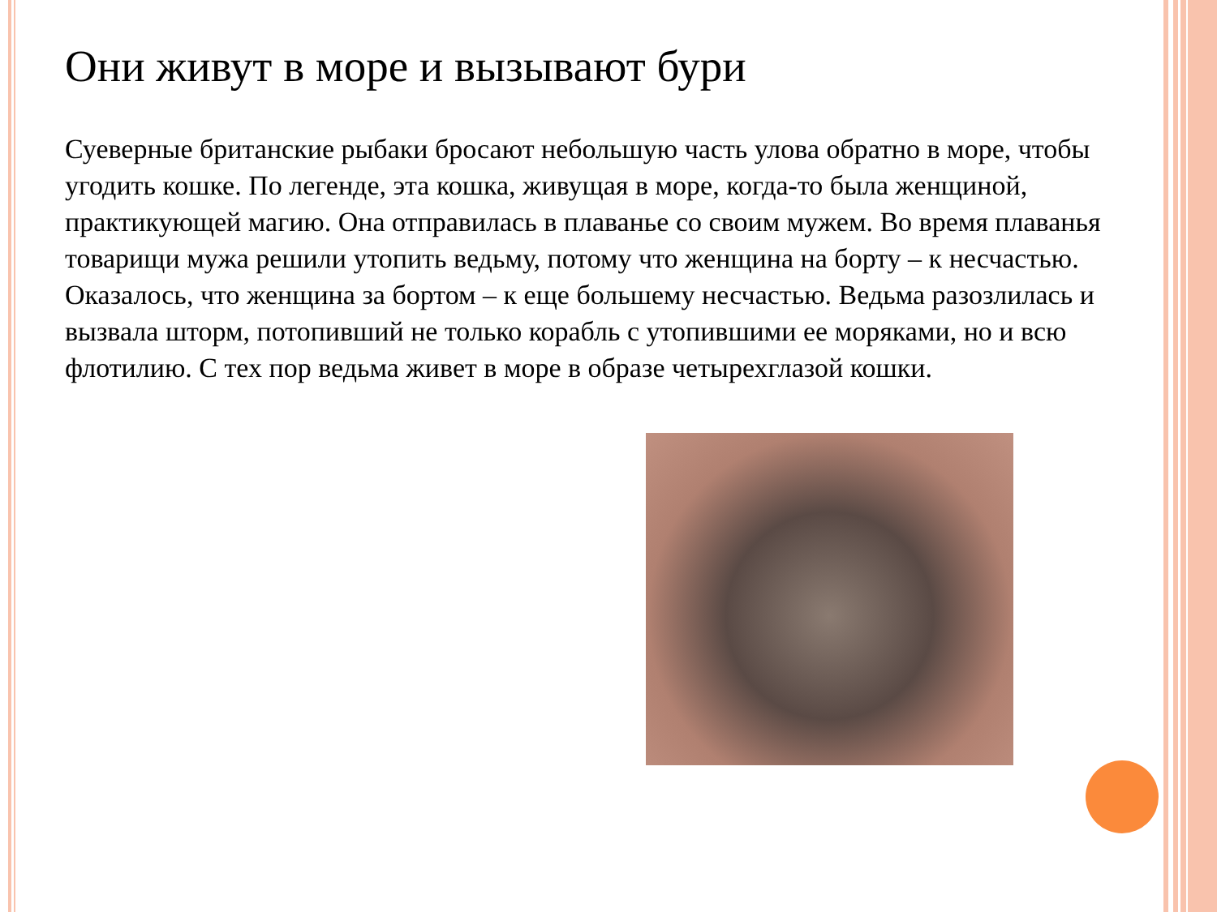Они живут в море и вызывают бури
Суеверные британские рыбаки бросают небольшую часть улова обратно в море, чтобы угодить кошке. По легенде, эта кошка, живущая в море, когда-то была женщиной, практикующей магию. Она отправилась в плаванье со своим мужем. Во время плаванья товарищи мужа решили утопить ведьму, потому что женщина на борту – к несчастью. Оказалось, что женщина за бортом – к еще большему несчастью. Ведьма разозлилась и вызвала шторм, потопивший не только корабль с утопившими ее моряками, но и всю флотилию. С тех пор ведьма живет в море в образе четырехглазой кошки.